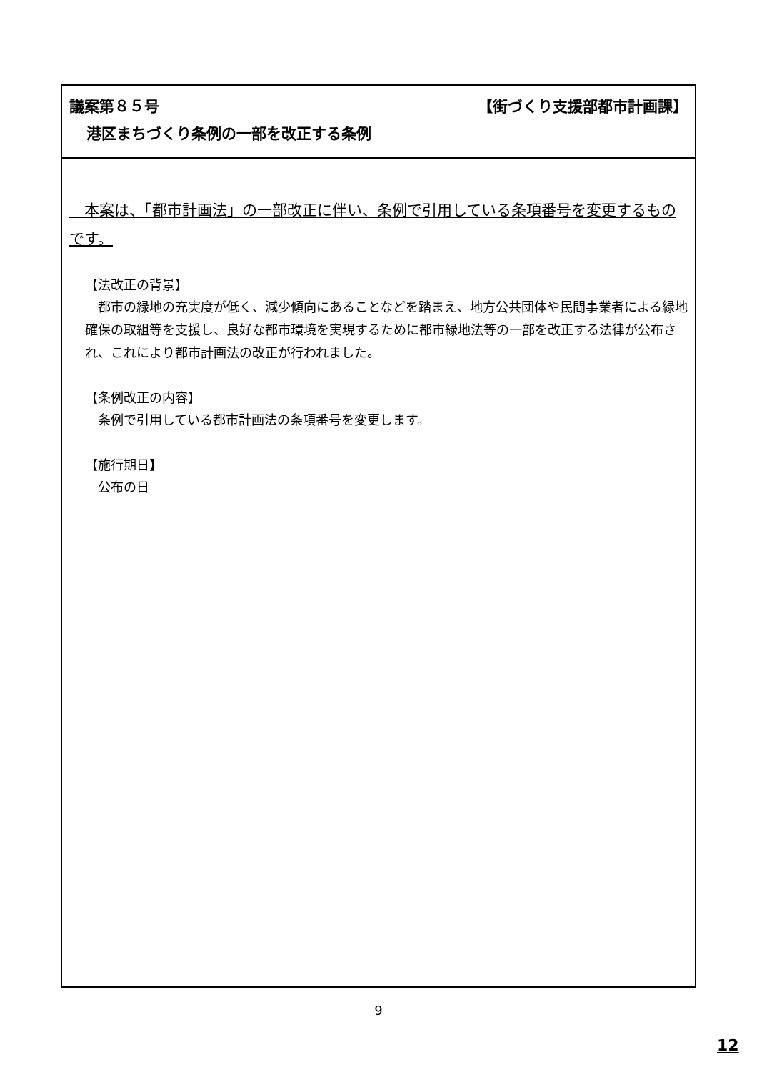議案第８５号 【街づくり支援部都市計画課】
港区まちづくり条例の一部を改正する条例
　本案は、「都市計画法」の一部改正に伴い、条例で引用している条項番号を変更するものです。
【法改正の背景】
　都市の緑地の充実度が低く、減少傾向にあることなどを踏まえ、地方公共団体や民間事業者による緑地確保の取組等を支援し、良好な都市環境を実現するために都市緑地法等の一部を改正する法律が公布され、これにより都市計画法の改正が行われました。
【条例改正の内容】
　条例で引用している都市計画法の条項番号を変更します。
【施行期日】
　公布の日
9
12